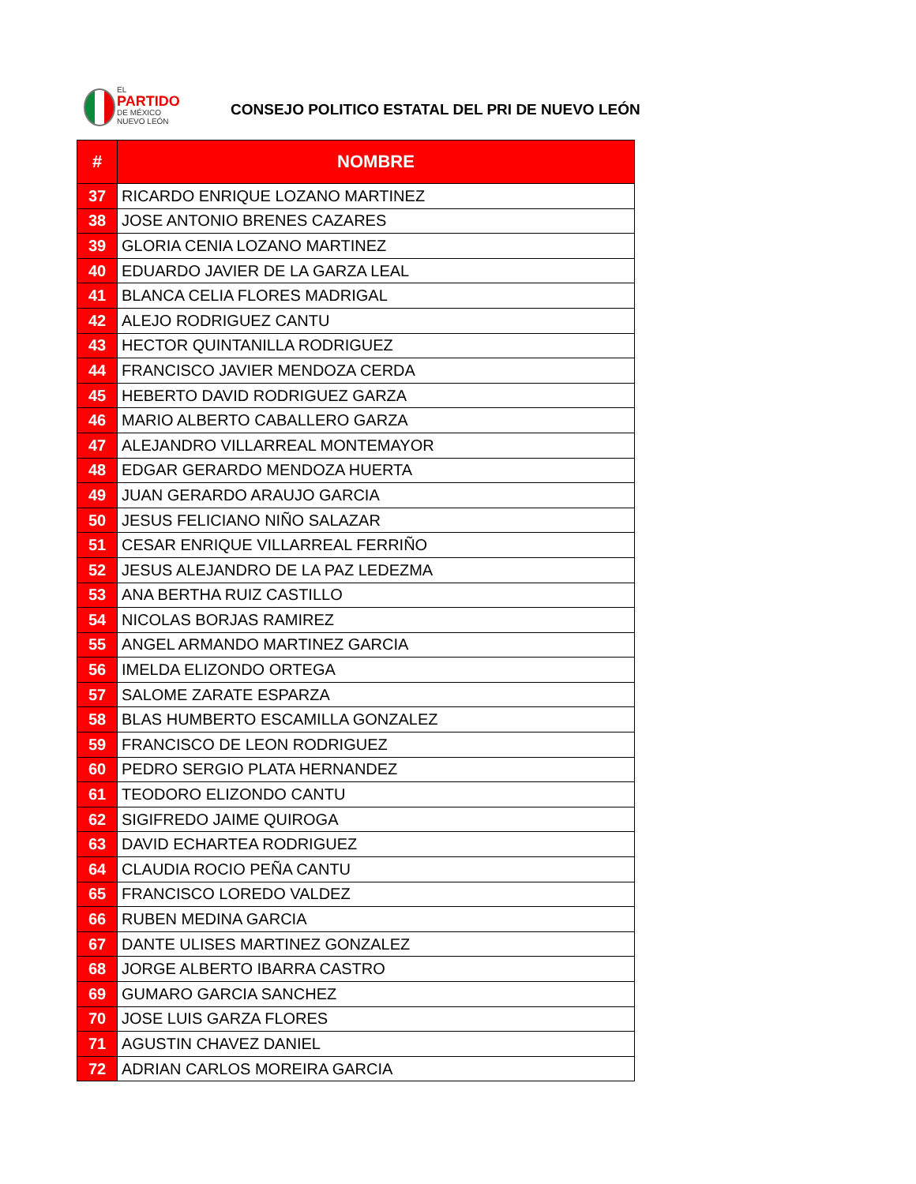EL
PARTIDO
DE MÉXICO
NUEVO LEÓN
CONSEJO POLITICO ESTATAL DEL PRI DE NUEVO LEÓN
| # | NOMBRE |
| --- | --- |
| 37 | RICARDO ENRIQUE LOZANO MARTINEZ |
| 38 | JOSE ANTONIO BRENES CAZARES |
| 39 | GLORIA CENIA LOZANO MARTINEZ |
| 40 | EDUARDO JAVIER DE LA GARZA LEAL |
| 41 | BLANCA CELIA FLORES MADRIGAL |
| 42 | ALEJO RODRIGUEZ CANTU |
| 43 | HECTOR QUINTANILLA RODRIGUEZ |
| 44 | FRANCISCO JAVIER MENDOZA CERDA |
| 45 | HEBERTO DAVID RODRIGUEZ GARZA |
| 46 | MARIO ALBERTO CABALLERO GARZA |
| 47 | ALEJANDRO VILLARREAL MONTEMAYOR |
| 48 | EDGAR GERARDO MENDOZA HUERTA |
| 49 | JUAN GERARDO ARAUJO GARCIA |
| 50 | JESUS FELICIANO NIÑO SALAZAR |
| 51 | CESAR ENRIQUE VILLARREAL FERRIÑO |
| 52 | JESUS ALEJANDRO DE LA PAZ LEDEZMA |
| 53 | ANA BERTHA RUIZ CASTILLO |
| 54 | NICOLAS BORJAS RAMIREZ |
| 55 | ANGEL ARMANDO MARTINEZ GARCIA |
| 56 | IMELDA ELIZONDO ORTEGA |
| 57 | SALOME ZARATE ESPARZA |
| 58 | BLAS HUMBERTO ESCAMILLA GONZALEZ |
| 59 | FRANCISCO DE LEON RODRIGUEZ |
| 60 | PEDRO SERGIO PLATA HERNANDEZ |
| 61 | TEODORO ELIZONDO CANTU |
| 62 | SIGIFREDO JAIME QUIROGA |
| 63 | DAVID ECHARTEA RODRIGUEZ |
| 64 | CLAUDIA ROCIO PEÑA CANTU |
| 65 | FRANCISCO LOREDO VALDEZ |
| 66 | RUBEN MEDINA GARCIA |
| 67 | DANTE ULISES MARTINEZ GONZALEZ |
| 68 | JORGE ALBERTO IBARRA CASTRO |
| 69 | GUMARO GARCIA SANCHEZ |
| 70 | JOSE LUIS GARZA FLORES |
| 71 | AGUSTIN CHAVEZ DANIEL |
| 72 | ADRIAN CARLOS MOREIRA GARCIA |